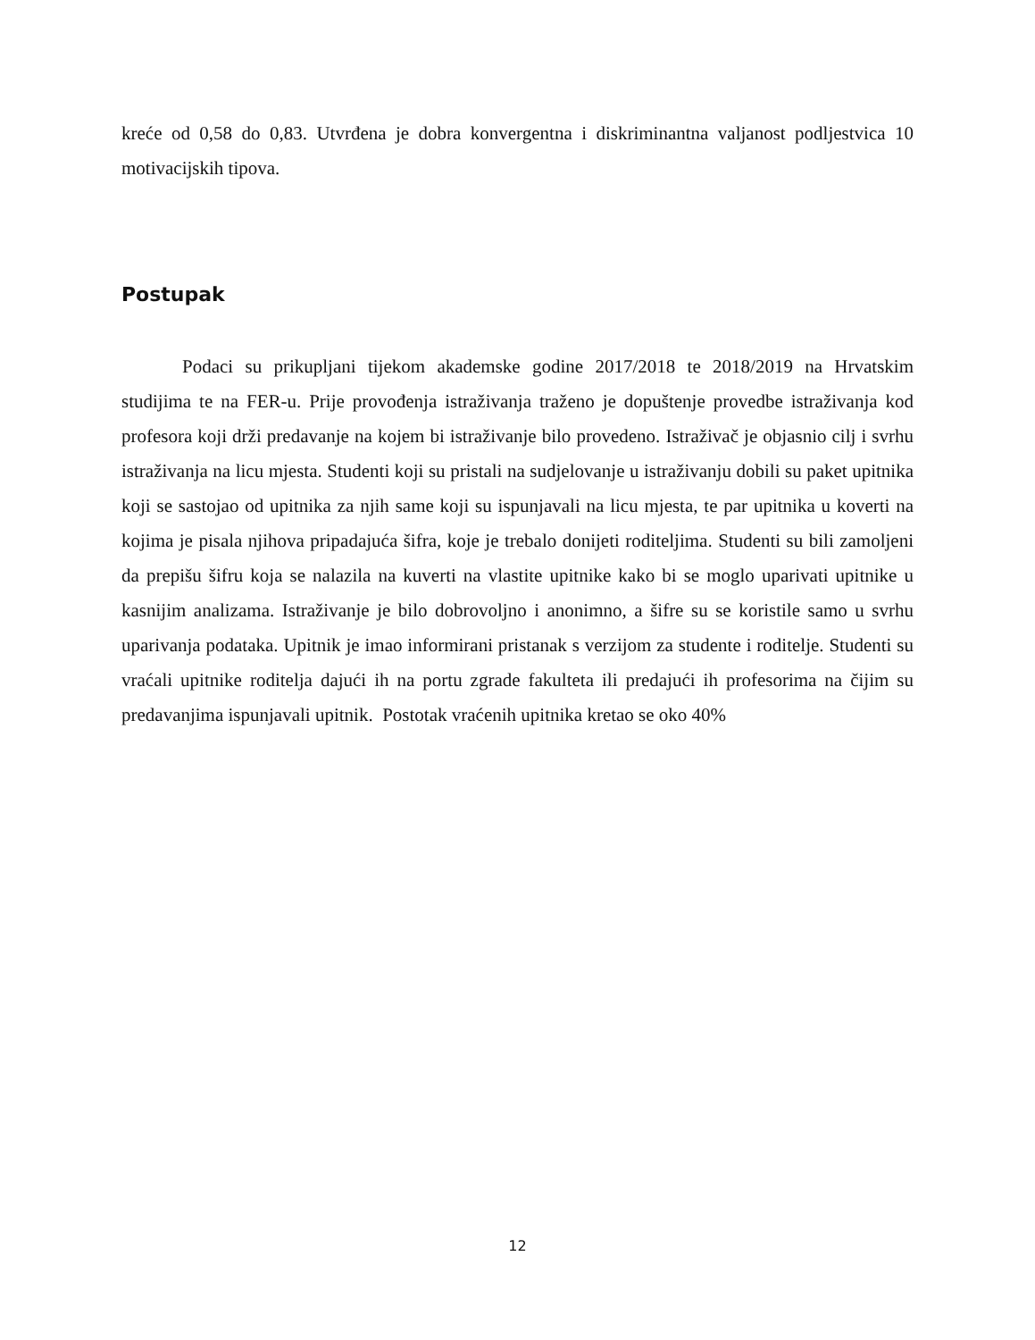kreće od 0,58 do 0,83. Utvrđena je dobra konvergentna i diskriminantna valjanost podljestvica 10 motivacijskih tipova.
Postupak
Podaci su prikupljani tijekom akademske godine 2017/2018 te 2018/2019 na Hrvatskim studijima te na FER-u. Prije provođenja istraživanja traženo je dopuštenje provedbe istraživanja kod profesora koji drži predavanje na kojem bi istraživanje bilo provedeno. Istraživač je objasnio cilj i svrhu istraživanja na licu mjesta. Studenti koji su pristali na sudjelovanje u istraživanju dobili su paket upitnika koji se sastojao od upitnika za njih same koji su ispunjavali na licu mjesta, te par upitnika u koverti na kojima je pisala njihova pripadajuća šifra, koje je trebalo donijeti roditeljima. Studenti su bili zamoljeni da prepišu šifru koja se nalazila na kuverti na vlastite upitnike kako bi se moglo uparivati upitnike u kasnijim analizama. Istraživanje je bilo dobrovoljno i anonimno, a šifre su se koristile samo u svrhu uparivanja podataka. Upitnik je imao informirani pristanak s verzijom za studente i roditelje. Studenti su vraćali upitnike roditelja dajući ih na portu zgrade fakulteta ili predajući ih profesorima na čijim su predavanjima ispunjavali upitnik. Postotak vraćenih upitnika kretao se oko 40%
12